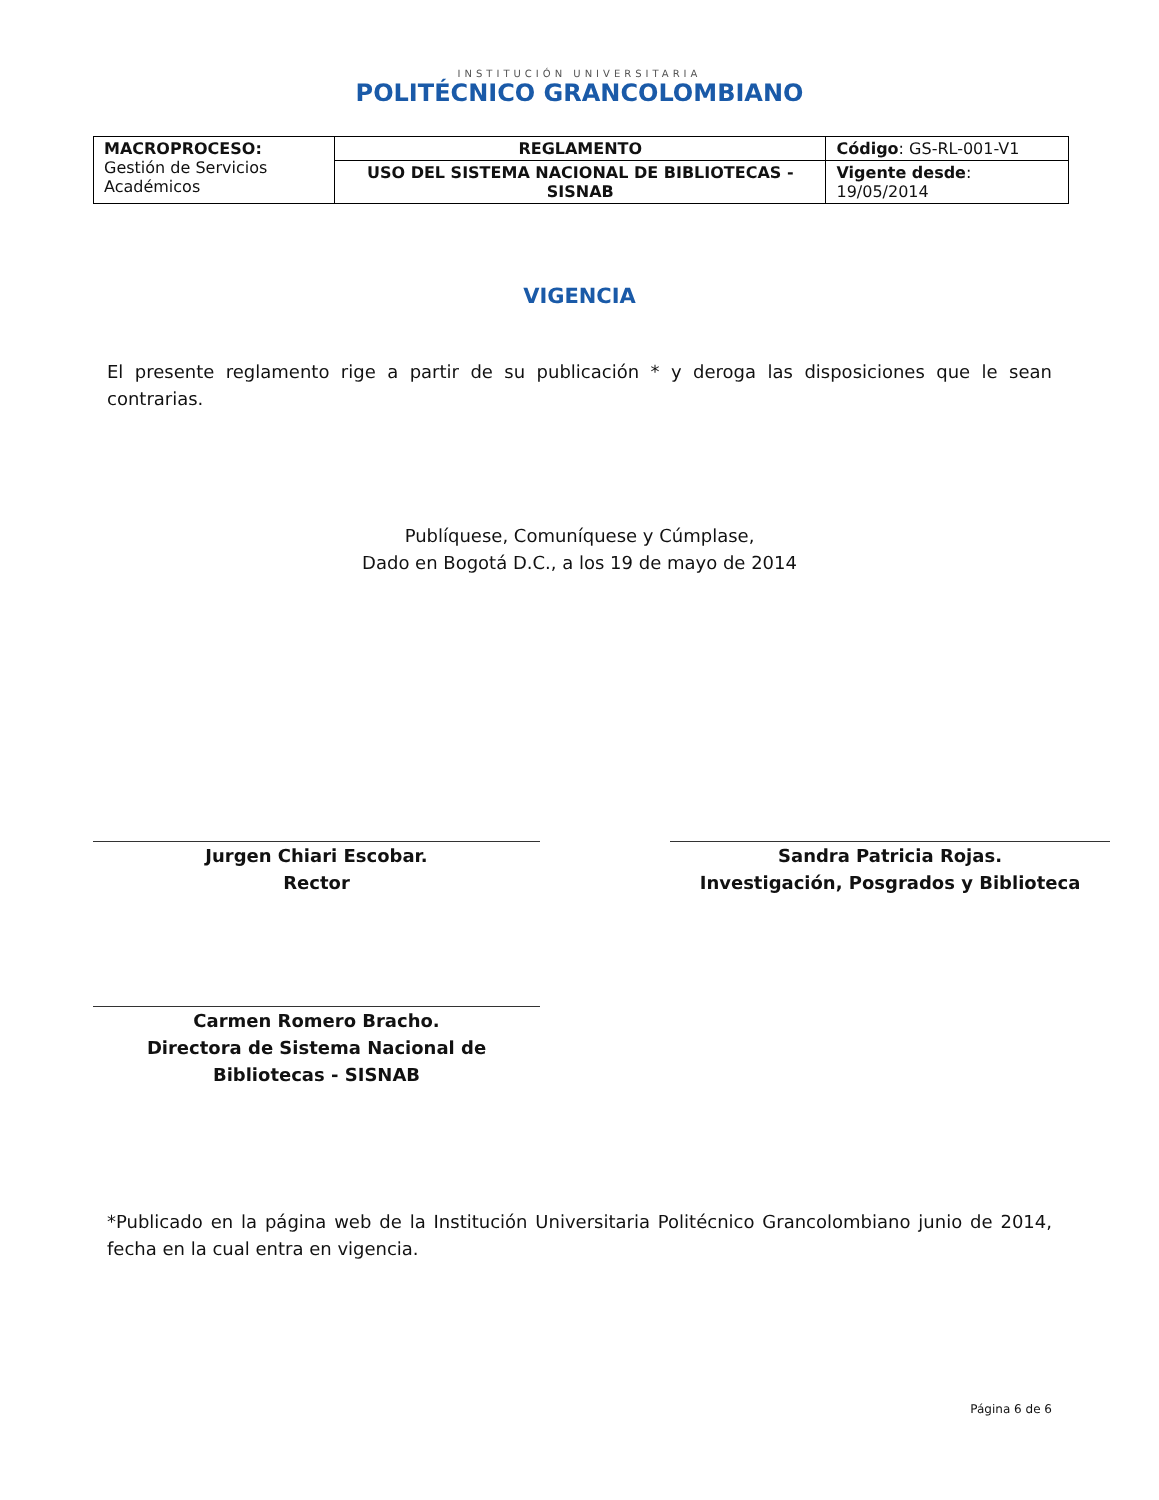INSTITUCIÓN UNIVERSITARIA
POLITÉCNICO GRANCOLOMBIANO
| MACROPROCESO: Gestión de Servicios Académicos | REGLAMENTO | Código : GS-RL-001-V1 |
| | USO DEL SISTEMA NACIONAL DE BIBLIOTECAS - SISNAB | Vigente desde : 19/05/2014 |
VIGENCIA
El presente reglamento rige a partir de su publicación * y deroga las disposiciones que le sean contrarias.
Publíquese, Comuníquese y Cúmplase,
Dado en Bogotá D.C., a los 19 de mayo de 2014
Jurgen Chiari Escobar.
Rector
Sandra Patricia Rojas.
Investigación, Posgrados y Biblioteca
Carmen Romero Bracho.
Directora de Sistema Nacional de Bibliotecas - SISNAB
*Publicado en la página web de la Institución Universitaria Politécnico Grancolombiano junio de 2014, fecha en la cual entra en vigencia.
Página 6 de 6